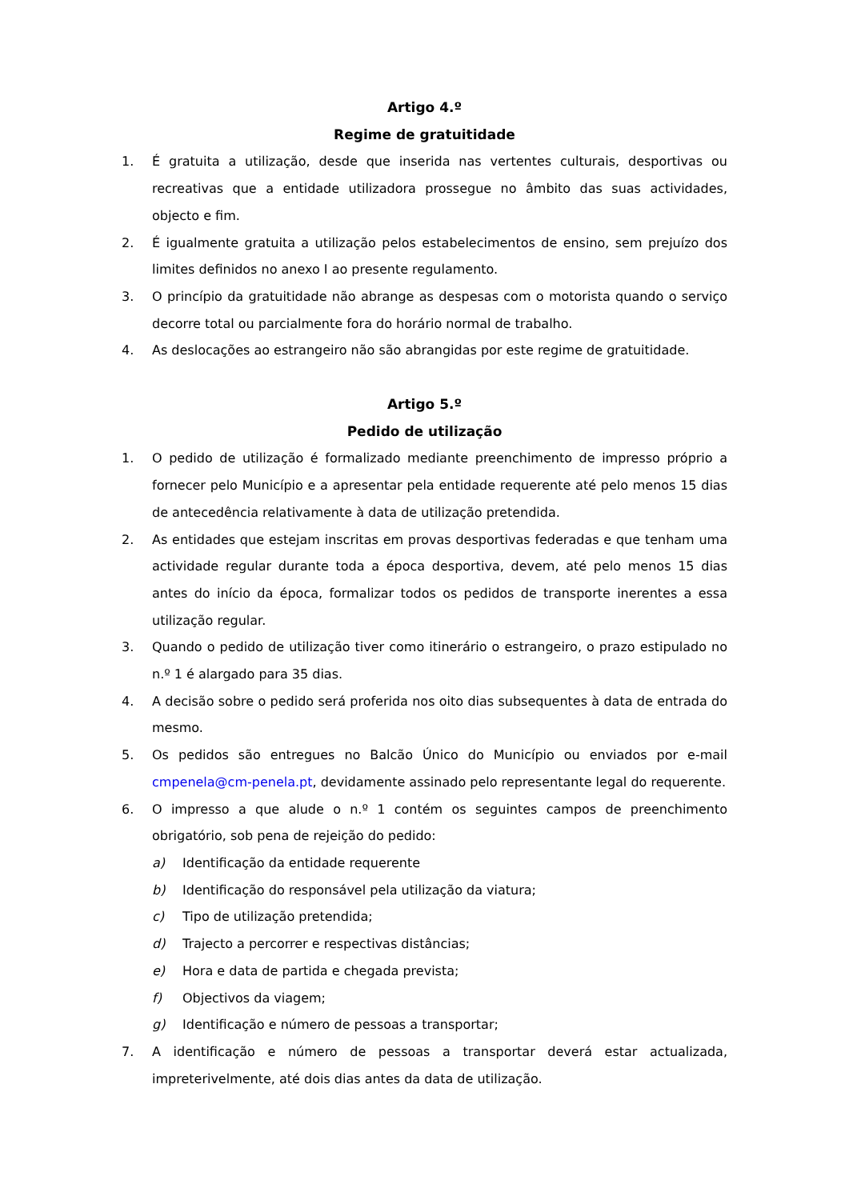Artigo 4.º
Regime de gratuitidade
1. É gratuita a utilização, desde que inserida nas vertentes culturais, desportivas ou recreativas que a entidade utilizadora prossegue no âmbito das suas actividades, objecto e fim.
2. É igualmente gratuita a utilização pelos estabelecimentos de ensino, sem prejuízo dos limites definidos no anexo I ao presente regulamento.
3. O princípio da gratuitidade não abrange as despesas com o motorista quando o serviço decorre total ou parcialmente fora do horário normal de trabalho.
4. As deslocações ao estrangeiro não são abrangidas por este regime de gratuitidade.
Artigo 5.º
Pedido de utilização
1. O pedido de utilização é formalizado mediante preenchimento de impresso próprio a fornecer pelo Município e a apresentar pela entidade requerente até pelo menos 15 dias de antecedência relativamente à data de utilização pretendida.
2. As entidades que estejam inscritas em provas desportivas federadas e que tenham uma actividade regular durante toda a época desportiva, devem, até pelo menos 15 dias antes do início da época, formalizar todos os pedidos de transporte inerentes a essa utilização regular.
3. Quando o pedido de utilização tiver como itinerário o estrangeiro, o prazo estipulado no n.º 1 é alargado para 35 dias.
4. A decisão sobre o pedido será proferida nos oito dias subsequentes à data de entrada do mesmo.
5. Os pedidos são entregues no Balcão Único do Município ou enviados por e-mail cmpenela@cm-penela.pt, devidamente assinado pelo representante legal do requerente.
6. O impresso a que alude o n.º 1 contém os seguintes campos de preenchimento obrigatório, sob pena de rejeição do pedido:
a) Identificação da entidade requerente
b) Identificação do responsável pela utilização da viatura;
c) Tipo de utilização pretendida;
d) Trajecto a percorrer e respectivas distâncias;
e) Hora e data de partida e chegada prevista;
f) Objectivos da viagem;
g) Identificação e número de pessoas a transportar;
7. A identificação e número de pessoas a transportar deverá estar actualizada, impreterivelmente, até dois dias antes da data de utilização.